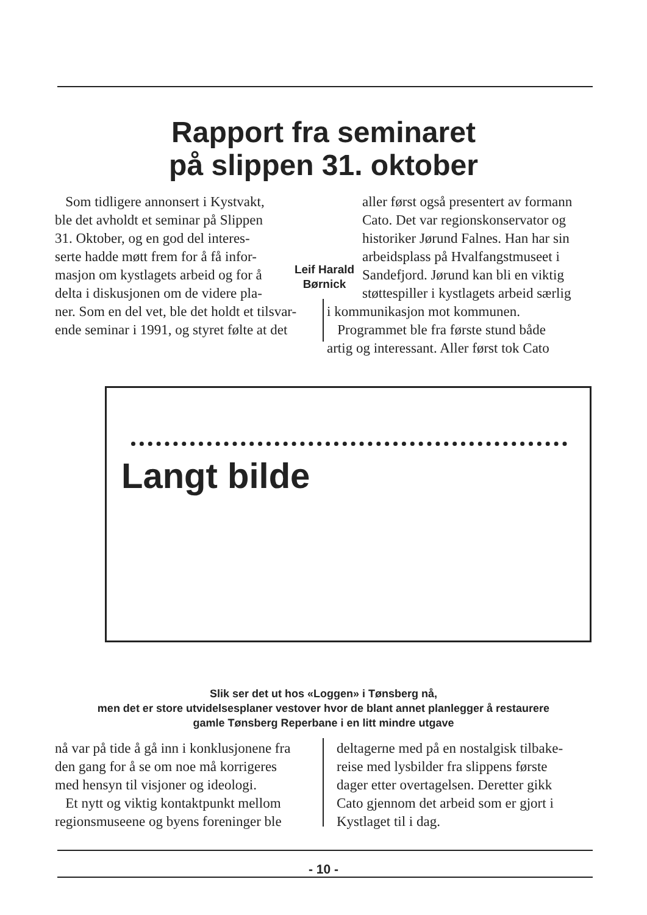Rapport fra seminaret
på slippen 31. oktober
Som tidligere annonsert i Kystvakt,
ble det avholdt et seminar på Slippen
31. Oktober, og en god del interes-
serte hadde møtt frem for å få infor-
masjon om kystlagets arbeid og for å
delta i diskusjonen om de videre pla-
ner. Som en del vet, ble det holdt et tilsvar-
ende seminar i 1991, og styret følte at det
Leif Harald Børnick
aller først også presentert av formann
Cato. Det var regionskonservator og
historiker Jørund Falnes. Han har sin
arbeidsplass på Hvalfangstmuseet i
Sandefjord. Jørund kan bli en viktig
støttespiller i kystlagets arbeid særlig
i kommunikasjon mot kommunen.
Programmet ble fra første stund både
artig og interessant. Aller først tok Cato
Langt bilde
Slik ser det ut hos «Loggen» i Tønsberg nå,
men det er store utvidelsesplaner vestover hvor de blant annet planlegger å restaurere
gamle Tønsberg Reperbane i en litt mindre utgave
nå var på tide å gå inn i konklusjonene fra
den gang for å se om noe må korrigeres
med hensyn til visjoner og ideologi.
Et nytt og viktig kontaktpunkt mellom
regionsmuseene og byens foreninger ble
deltagerne med på en nostalgisk tilbake-
reise med lysbilder fra slippens første
dager etter overtagelsen. Deretter gikk
Cato gjennom det arbeid som er gjort i
Kystlaget til i dag.
- 10 -